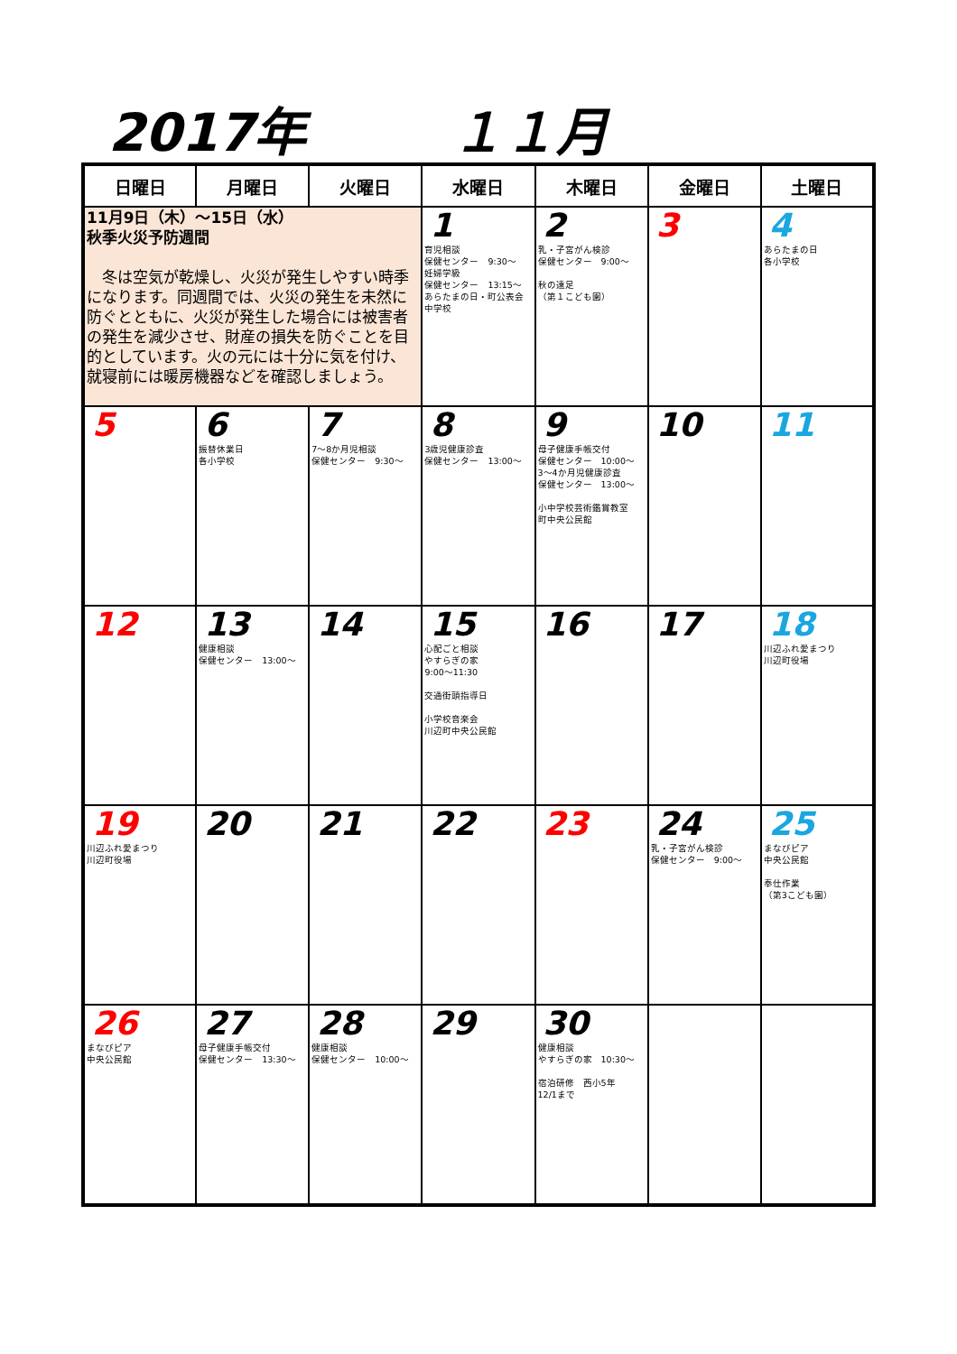2017年 １１月
| 日曜日 | 月曜日 | 火曜日 | 水曜日 | 木曜日 | 金曜日 | 土曜日 |
| --- | --- | --- | --- | --- | --- | --- |
| 11月9日（木）～15日（水） 秋季火災予防週間 冬は空気が乾燥し、火災が発生しやすい時季になります。同週間では、火災の発生を未然に防ぐとともに、火災が発生した場合には被害者の発生を減少させ、財産の損失を防ぐことを目的としています。火の元には十分に気を付け、就寝前には暖房機器などを確認しましょう。 | | | 1 育児相談 保健センター 9:30～ 妊婦学級 保健センター 13:15～ あらたまの日・町公表会 中学校 | 2 乳・子宮がん検診 保健センター 9:00～ 秋の遠足 （第１こども園） | 3 | 4 あらたまの日 各小学校 |
| 5 | 6 振替休業日 各小学校 | 7 7～8か月児相談 保健センター 9:30～ | 8 3歳児健康診査 保健センター 13:00～ | 9 母子健康手帳交付 保健センター 10:00～ 3～4か月児健康診査 保健センター 13:00～ 小中学校芸術鑑賞教室 町中央公民館 | 10 | 11 |
| 12 | 13 健康相談 保健センター 13:00～ | 14 | 15 心配ごと相談 やすらぎの家 9:00～11:30 交通街頭指導日 小学校音楽会 川辺町中央公民館 | 16 | 17 | 18 川辺ふれ愛まつり 川辺町役場 |
| 19 川辺ふれ愛まつり 川辺町役場 | 20 | 21 | 22 | 23 | 24 乳・子宮がん検診 保健センター 9:00～ | 25 まなびピア 中央公民館 奉仕作業 （第3こども園） |
| 26 まなびピア 中央公民館 | 27 母子健康手帳交付 保健センター 13:30～ | 28 健康相談 保健センター 10:00～ | 29 | 30 健康相談 やすらぎの家 10:30～ 宿泊研修 西小5年 12/1まで | | |